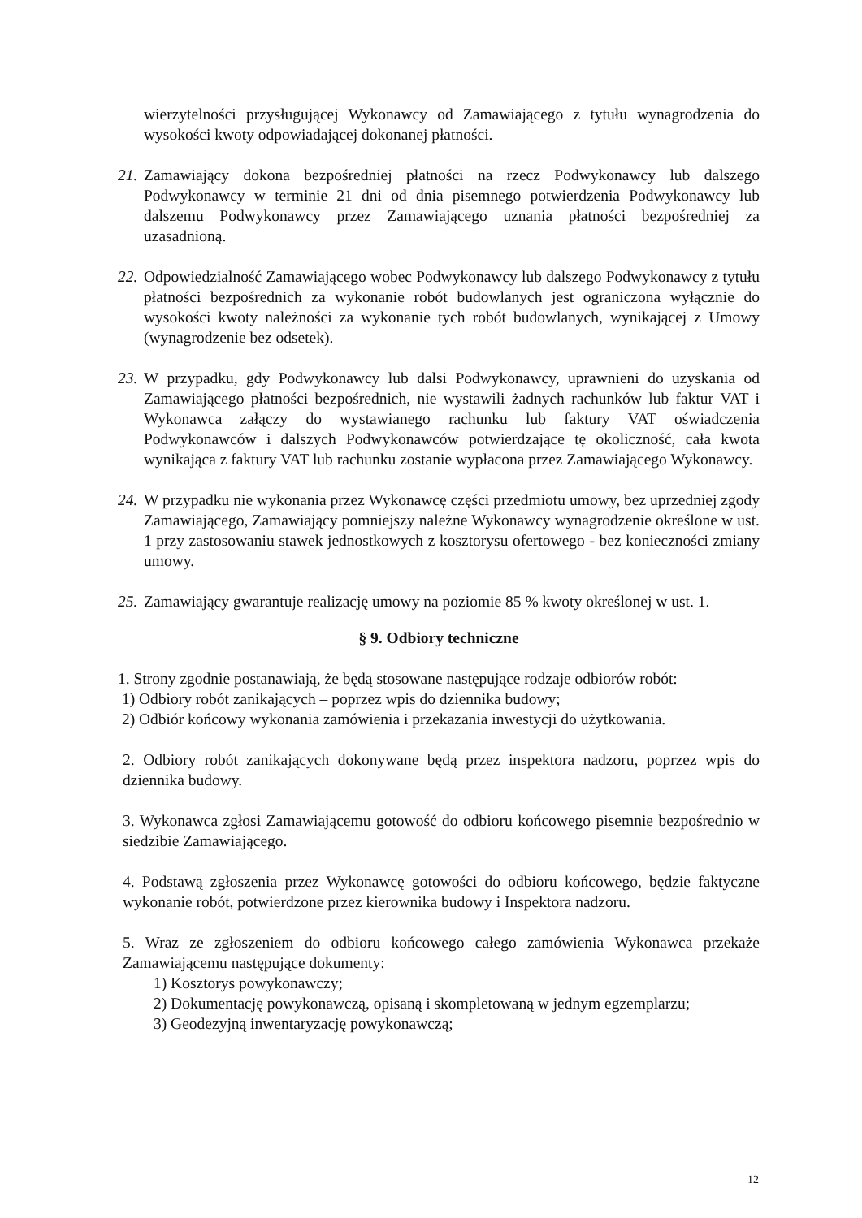wierzytelności przysługującej Wykonawcy od Zamawiającego z tytułu wynagrodzenia do wysokości kwoty odpowiadającej dokonanej płatności.
21. Zamawiający dokona bezpośredniej płatności na rzecz Podwykonawcy lub dalszego Podwykonawcy w terminie 21 dni od dnia pisemnego potwierdzenia Podwykonawcy lub dalszemu Podwykonawcy przez Zamawiającego uznania płatności bezpośredniej za uzasadnioną.
22. Odpowiedzialność Zamawiającego wobec Podwykonawcy lub dalszego Podwykonawcy z tytułu płatności bezpośrednich za wykonanie robót budowlanych jest ograniczona wyłącznie do wysokości kwoty należności za wykonanie tych robót budowlanych, wynikającej z Umowy (wynagrodzenie bez odsetek).
23. W przypadku, gdy Podwykonawcy lub dalsi Podwykonawcy, uprawnieni do uzyskania od Zamawiającego płatności bezpośrednich, nie wystawili żadnych rachunków lub faktur VAT i Wykonawca załączy do wystawianego rachunku lub faktury VAT oświadczenia Podwykonawców i dalszych Podwykonawców potwierdzające tę okoliczność, cała kwota wynikająca z faktury VAT lub rachunku zostanie wypłacona przez Zamawiającego Wykonawcy.
24. W przypadku nie wykonania przez Wykonawcę części przedmiotu umowy, bez uprzedniej zgody Zamawiającego, Zamawiający pomniejszy należne Wykonawcy wynagrodzenie określone w ust. 1 przy zastosowaniu stawek jednostkowych z kosztorysu ofertowego - bez konieczności zmiany umowy.
25. Zamawiający gwarantuje realizację umowy na poziomie 85 % kwoty określonej w ust. 1.
§ 9. Odbiory techniczne
1. Strony zgodnie postanawiają, że będą stosowane następujące rodzaje odbiorów robót:
1) Odbiory robót zanikających – poprzez wpis do dziennika budowy;
2) Odbiór końcowy wykonania zamówienia i przekazania inwestycji do użytkowania.
2. Odbiory robót zanikających dokonywane będą przez inspektora nadzoru, poprzez wpis do dziennika budowy.
3. Wykonawca zgłosi Zamawiającemu gotowość do odbioru końcowego pisemnie bezpośrednio w siedzibie Zamawiającego.
4. Podstawą zgłoszenia przez Wykonawcę gotowości do odbioru końcowego, będzie faktyczne wykonanie robót, potwierdzone przez kierownika budowy i Inspektora nadzoru.
5. Wraz ze zgłoszeniem do odbioru końcowego całego zamówienia Wykonawca przekaże Zamawiającemu następujące dokumenty:
1) Kosztorys powykonawczy;
2) Dokumentację powykonawczą, opisaną i skompletowaną w jednym egzemplarzu;
3) Geodezyjną inwentaryzację powykonawczą;
12